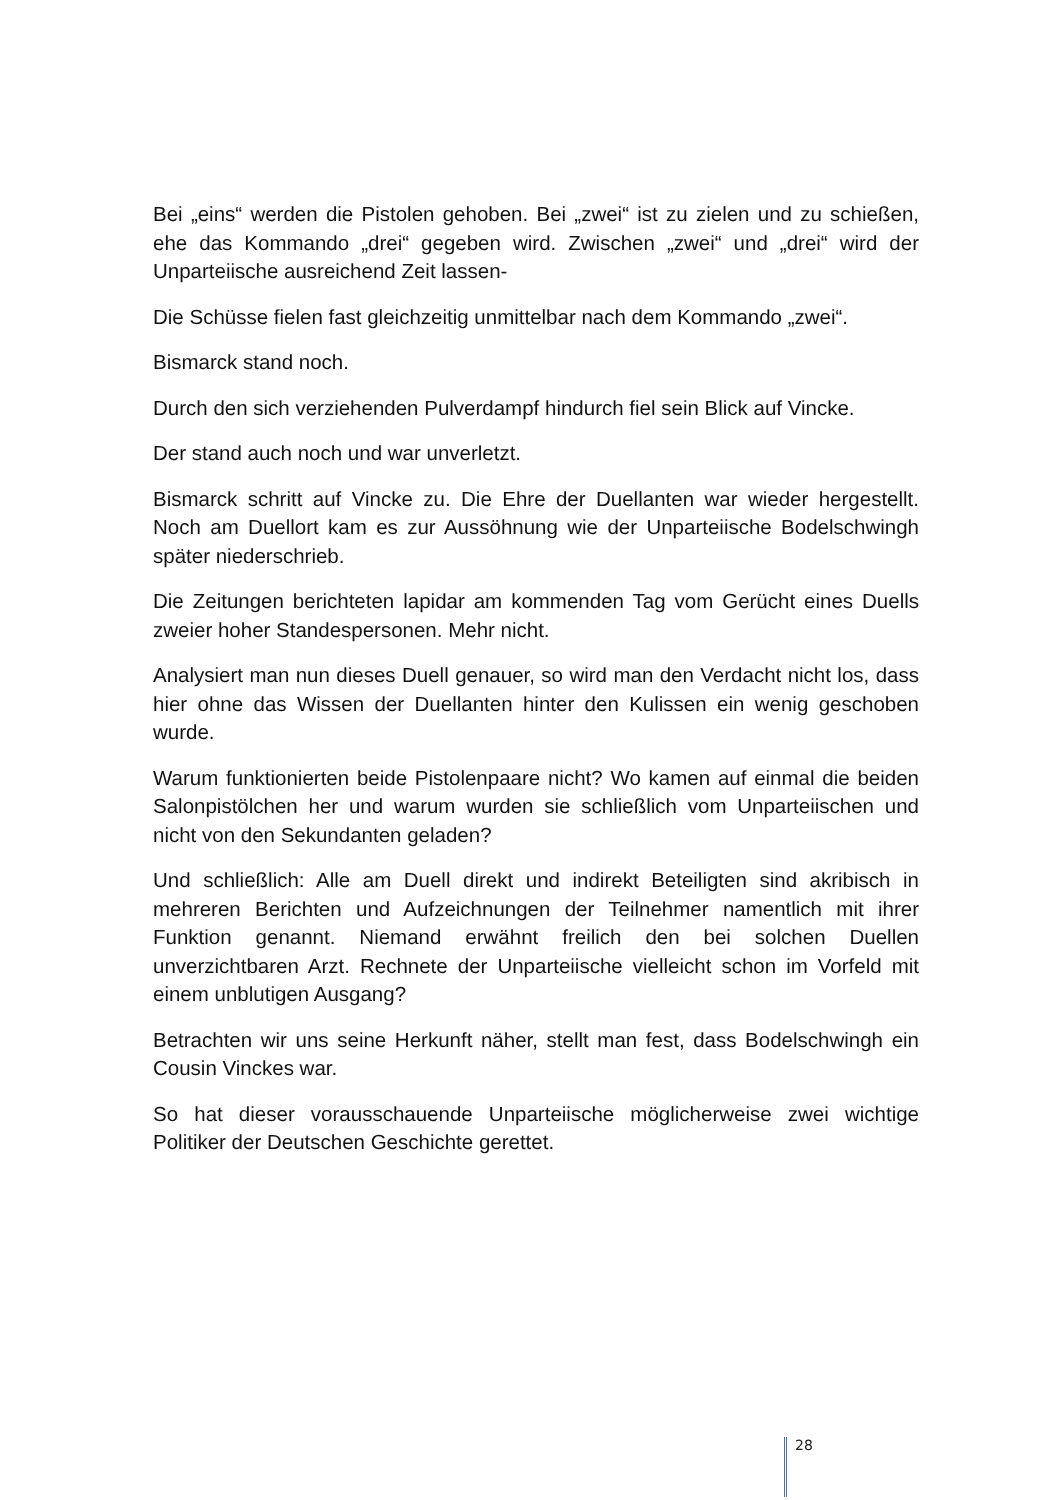Bei „eins“ werden die Pistolen gehoben. Bei „zwei“ ist zu zielen und zu schießen, ehe das Kommando „drei“ gegeben wird. Zwischen „zwei“ und „drei“ wird der Unparteiische ausreichend Zeit lassen-
Die Schüsse fielen fast gleichzeitig unmittelbar nach dem Kommando „zwei“.
Bismarck stand noch.
Durch den sich verziehenden Pulverdampf hindurch fiel sein Blick auf Vincke.
Der stand auch noch und war unverletzt.
Bismarck schritt auf Vincke zu. Die Ehre der Duellanten war wieder hergestellt. Noch am Duellort kam es zur Aussöhnung wie der Unparteiische Bodelschwingh später niederschrieb.
Die Zeitungen berichteten lapidar am kommenden Tag vom Gerücht eines Duells zweier hoher Standespersonen. Mehr nicht.
Analysiert man nun dieses Duell genauer, so wird man den Verdacht nicht los, dass hier ohne das Wissen der Duellanten hinter den Kulissen ein wenig geschoben wurde.
Warum funktionierten beide Pistolenpaare nicht? Wo kamen auf einmal die beiden Salonpistölchen her und warum wurden sie schließlich vom Unparteiischen und nicht von den Sekundanten geladen?
Und schließlich: Alle am Duell direkt und indirekt Beteiligten sind akribisch in mehreren Berichten und Aufzeichnungen der Teilnehmer namentlich mit ihrer Funktion genannt. Niemand erwähnt freilich den bei solchen Duellen unverzichtbaren Arzt. Rechnete der Unparteiische vielleicht schon im Vorfeld mit einem unblutigen Ausgang?
Betrachten wir uns seine Herkunft näher, stellt man fest, dass Bodelschwingh ein Cousin Vinckes war.
So hat dieser vorausschauende Unparteiische möglicherweise zwei wichtige Politiker der Deutschen Geschichte gerettet.
28